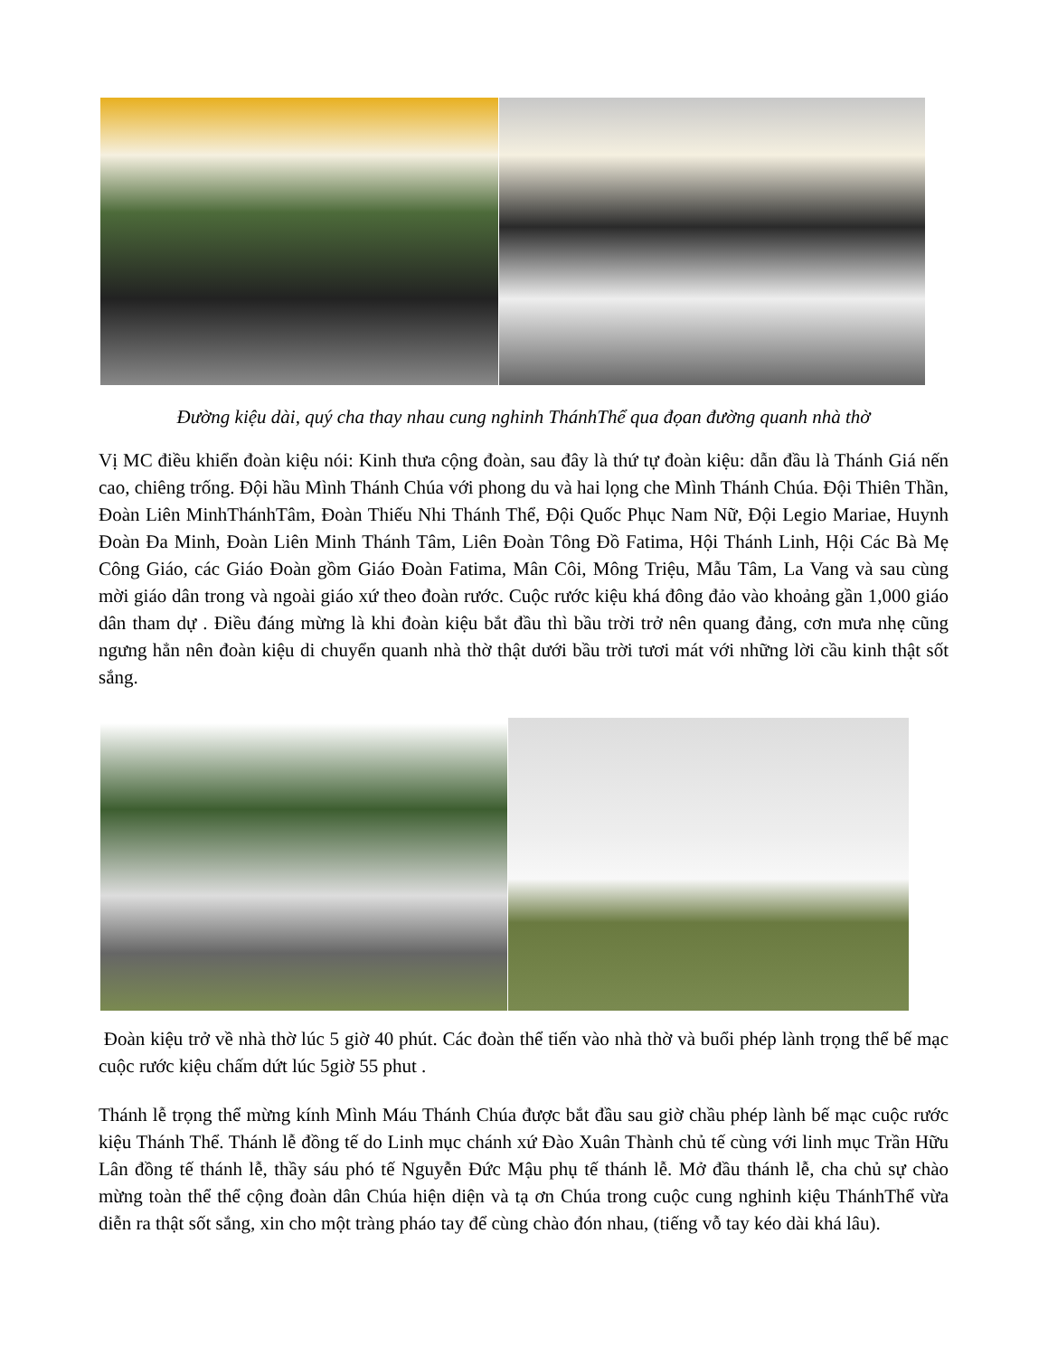Đường kiệu dài, quý cha thay nhau cung nghinh ThánhThể qua đọan đường quanh nhà thờ
Vị MC điều khiển đoàn kiệu nói: Kinh thưa cộng đoàn, sau đây là thứ tự đoàn kiệu: dẫn đầu là Thánh Giá nến cao, chiêng trống. Đội hầu Mình Thánh Chúa với phong du và hai lọng che Mình Thánh Chúa. Đội Thiên Thần, Đoàn Liên MinhThánhTâm, Đoàn Thiếu Nhi Thánh Thể, Đội Quốc Phục Nam Nữ, Đội Legio Mariae, Huynh Đoàn Đa Minh, Đoàn Liên Minh Thánh Tâm, Liên Đoàn Tông Đồ Fatima, Hội Thánh Linh, Hội Các Bà Mẹ Công Giáo, các Giáo Đoàn gồm Giáo Đoàn Fatima, Mân Côi, Mông Triệu, Mẫu Tâm, La Vang và sau cùng mời giáo dân trong và ngoài giáo xứ theo đoàn rước. Cuộc rước kiệu khá đông đảo vào khoảng gần 1,000 giáo dân tham dự . Điều đáng mừng là khi đoàn kiệu bắt đầu thì bầu trời trở nên quang đảng, cơn mưa nhẹ cũng ngưng hẳn nên đoàn kiệu di chuyển quanh nhà thờ thật dưới bầu trời tươi mát với những lời cầu kinh thật sốt sắng.
Đoàn kiệu trở về nhà thờ lúc 5 giờ 40 phút. Các đoàn thể tiến vào nhà thờ và buổi phép lành trọng thể bế mạc cuộc rước kiệu chấm dứt lúc 5giờ 55 phut .
Thánh lễ trọng thể mừng kính Mình Máu Thánh Chúa được bắt đầu sau giờ chầu phép lành bế mạc cuộc rước kiệu Thánh Thể. Thánh lễ đồng tế do Linh mục chánh xứ Đào Xuân Thành chủ tế cùng với linh mục Trần Hữu Lân đồng tế thánh lễ, thầy sáu phó tế Nguyễn Đức Mậu phụ tế thánh lễ. Mở đầu thánh lễ, cha chủ sự chào mừng toàn thể thể cộng đoàn dân Chúa hiện diện và tạ ơn Chúa trong cuộc cung nghinh kiệu ThánhThể vừa diễn ra thật sốt sắng, xin cho một tràng pháo tay để cùng chào đón nhau, (tiếng vỗ tay kéo dài khá lâu).